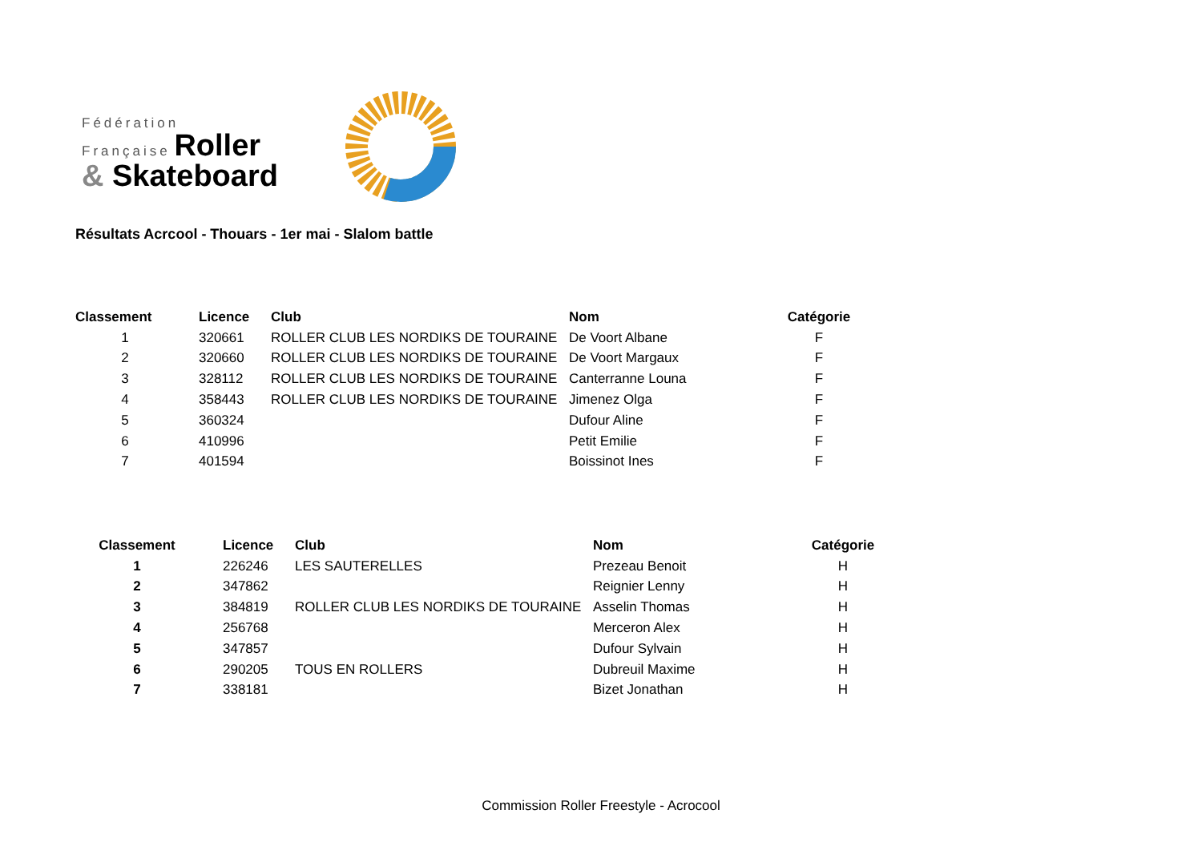Fédération
Française Roller
& Skateboard
Résultats Acrcool - Thouars - 1er mai - Slalom battle
| Classement | Licence | Club | Nom | Catégorie |
| --- | --- | --- | --- | --- |
| 1 | 320661 | ROLLER CLUB LES NORDIKS DE TOURAINE | De Voort Albane | F |
| 2 | 320660 | ROLLER CLUB LES NORDIKS DE TOURAINE | De Voort Margaux | F |
| 3 | 328112 | ROLLER CLUB LES NORDIKS DE TOURAINE | Canterranne Louna | F |
| 4 | 358443 | ROLLER CLUB LES NORDIKS DE TOURAINE | Jimenez Olga | F |
| 5 | 360324 | | Dufour Aline | F |
| 6 | 410996 | | Petit Emilie | F |
| 7 | 401594 | | Boissinot Ines | F |
| Classement | Licence | Club | Nom | Catégorie |
| --- | --- | --- | --- | --- |
| 1 | 226246 | LES SAUTERELLES | Prezeau Benoit | H |
| 2 | 347862 | | Reignier Lenny | H |
| 3 | 384819 | ROLLER CLUB LES NORDIKS DE TOURAINE | Asselin Thomas | H |
| 4 | 256768 | | Merceron Alex | H |
| 5 | 347857 | | Dufour Sylvain | H |
| 6 | 290205 | TOUS EN ROLLERS | Dubreuil Maxime | H |
| 7 | 338181 | | Bizet Jonathan | H |
Commission Roller Freestyle - Acrocool